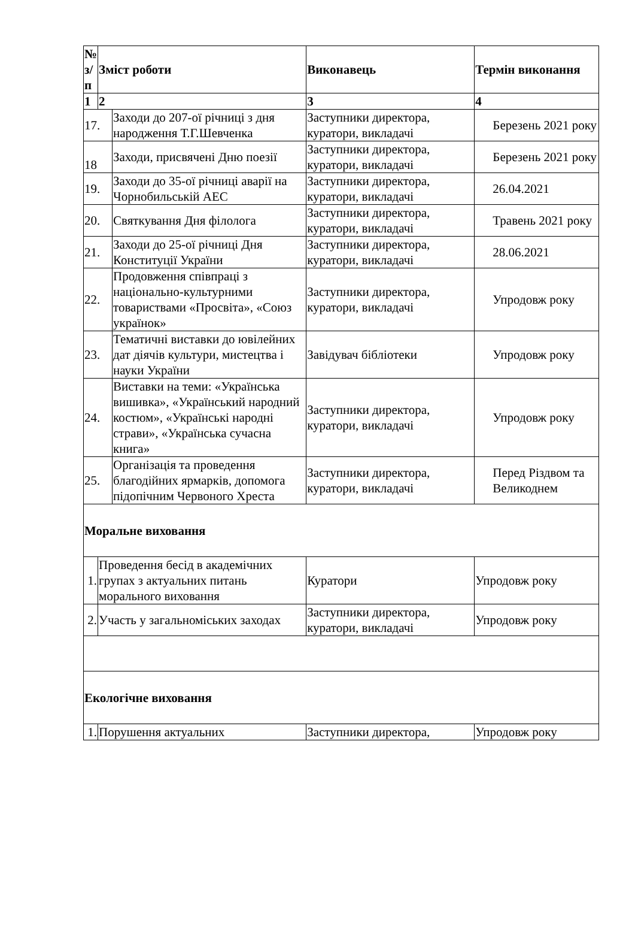| № з/п | Зміст роботи | | Виконавець | Термін виконання |
| --- | --- | --- | --- | --- |
| 1 | 2 | | 3 | 4 |
| 17. | | Заходи до 207-ої річниці з дня народження Т.Г.Шевченка | Заступники директора, куратори, викладачі | Березень 2021 року |
| 18 | | Заходи, присвячені Дню поезії | Заступники директора, куратори, викладачі | Березень 2021 року |
| 19. | | Заходи до 35-ої річниці аварії на Чорнобильській АЕС | Заступники директора, куратори, викладачі | 26.04.2021 |
| 20. | | Святкування Дня філолога | Заступники директора, куратори, викладачі | Травень 2021 року |
| 21. | | Заходи до 25-ої річниці Дня Конституції України | Заступники директора, куратори, викладачі | 28.06.2021 |
| 22. | | Продовження співпраці з національно-культурними товариствами «Просвіта», «Союз українок» | Заступники директора, куратори, викладачі | Упродовж року |
| 23. | | Тематичні виставки до ювілейних дат діячів культури, мистецтва і науки України | Завідувач бібліотеки | Упродовж року |
| 24. | | Виставки на теми: «Українська вишивка», «Український народний костюм», «Українські народні страви», «Українська сучасна книга» | Заступники директора, куратори, викладачі | Упродовж року |
| 25. | | Організація та проведення благодійних ярмарків, допомога підопічним Червоного Хреста | Заступники директора, куратори, викладачі | Перед Різдвом та Великоднем |
| Моральне виховання | | | | |
| 1. | Проведення бесід в академічних групах з актуальних питань морального виховання | | Куратори | Упродовж року |
| 2. | Участь у загальноміських заходах | | Заступники директора, куратори, викладачі | Упродовж року |
| Екологічне виховання | | | | |
| 1. | Порушення актуальних | | Заступники директора, | Упродовж року |